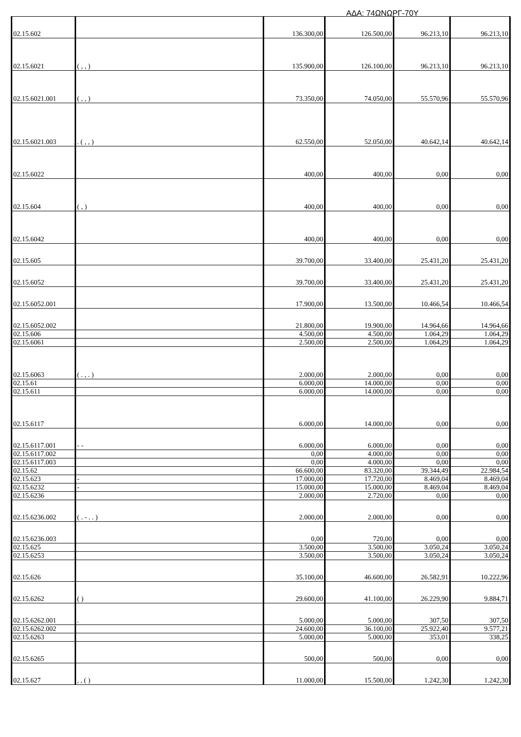ΑΔΑ: 74ΩΝΩΡΓ-70Υ
| 02.15.602 | | 136.300,00 | 126.500,00 | 96.213,10 | 96.213,10 |
| 02.15.6021 | ( , , ) | 135.900,00 | 126.100,00 | 96.213,10 | 96.213,10 |
| 02.15.6021.001 | ( , , ) | 73.350,00 | 74.050,00 | 55.570,96 | 55.570,96 |
| 02.15.6021.003 | . ( , , ) | 62.550,00 | 52.050,00 | 40.642,14 | 40.642,14 |
| 02.15.6022 | | 400,00 | 400,00 | 0,00 | 0,00 |
| 02.15.604 | ( , ) | 400,00 | 400,00 | 0,00 | 0,00 |
| 02.15.6042 | | 400,00 | 400,00 | 0,00 | 0,00 |
| 02.15.605 | | 39.700,00 | 33.400,00 | 25.431,20 | 25.431,20 |
| 02.15.6052 | | 39.700,00 | 33.400,00 | 25.431,20 | 25.431,20 |
| 02.15.6052.001 | | 17.900,00 | 13.500,00 | 10.466,54 | 10.466,54 |
| 02.15.6052.002 | | 21.800,00 | 19.900,00 | 14.964,66 | 14.964,66 |
| 02.15.606 | | 4.500,00 | 4.500,00 | 1.064,29 | 1.064,29 |
| 02.15.6061 | | 2.500,00 | 2.500,00 | 1.064,29 | 1.064,29 |
| 02.15.6063 | ( . , . ) | 2.000,00 | 2.000,00 | 0,00 | 0,00 |
| 02.15.61 | | 6.000,00 | 14.000,00 | 0,00 | 0,00 |
| 02.15.611 | | 6.000,00 | 14.000,00 | 0,00 | 0,00 |
| 02.15.6117 | | 6.000,00 | 14.000,00 | 0,00 | 0,00 |
| 02.15.6117.001 | - - | 6.000,00 | 6.000,00 | 0,00 | 0,00 |
| 02.15.6117.002 | | 0,00 | 4.000,00 | 0,00 | 0,00 |
| 02.15.6117.003 | | 0,00 | 4.000,00 | 0,00 | 0,00 |
| 02.15.62 | | 66.600,00 | 83.320,00 | 39.344,49 | 22.984,54 |
| 02.15.623 | - | 17.000,00 | 17.720,00 | 8.469,04 | 8.469,04 |
| 02.15.6232 | - | 15.000,00 | 15.000,00 | 8.469,04 | 8.469,04 |
| 02.15.6236 | | 2.000,00 | 2.720,00 | 0,00 | 0,00 |
| 02.15.6236.002 | ( . - . . ) | 2.000,00 | 2.000,00 | 0,00 | 0,00 |
| 02.15.6236.003 | | 0,00 | 720,00 | 0,00 | 0,00 |
| 02.15.625 | | 3.500,00 | 3.500,00 | 3.050,24 | 3.050,24 |
| 02.15.6253 | | 3.500,00 | 3.500,00 | 3.050,24 | 3.050,24 |
| 02.15.626 | | 35.100,00 | 46.600,00 | 26.582,91 | 10.222,96 |
| 02.15.6262 | ( ) | 29.600,00 | 41.100,00 | 26.229,90 | 9.884,71 |
| 02.15.6262.001 | . | 5.000,00 | 5.000,00 | 307,50 | 307,50 |
| 02.15.6262.002 | | 24.600,00 | 36.100,00 | 25.922,40 | 9.577,21 |
| 02.15.6263 | | 5.000,00 | 5.000,00 | 353,01 | 338,25 |
| 02.15.6265 | | 500,00 | 500,00 | 0,00 | 0,00 |
| 02.15.627 | , , ( ) | 11.000,00 | 15.500,00 | 1.242,30 | 1.242,30 |